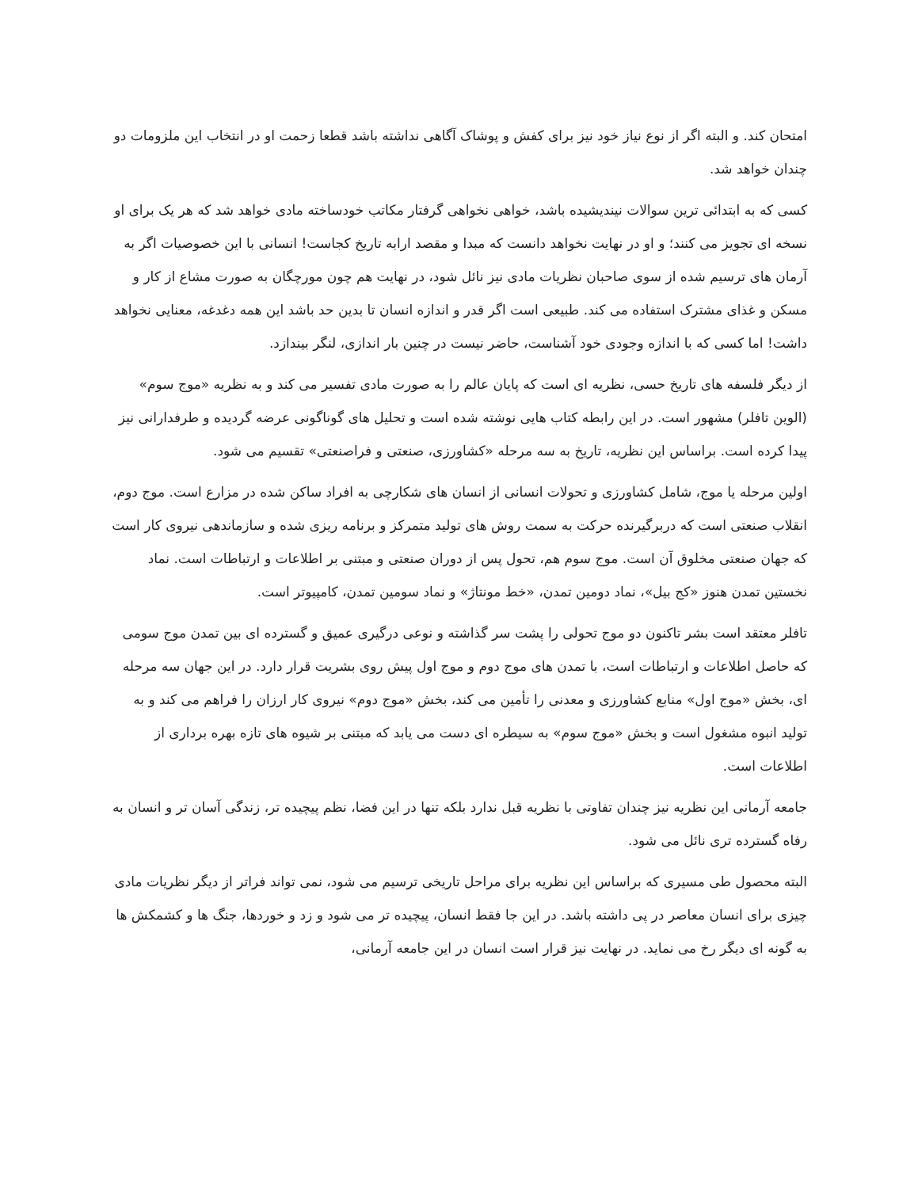امتحان کند. و البته اگر از نوع نیاز خود نیز برای کفش و پوشاک آگاهی نداشته باشد قطعا زحمت او در انتخاب این ملزومات دو چندان خواهد شد.
کسی که به ابتدائی ترین سوالات نیندیشیده باشد، خواهی نخواهی گرفتار مکاتب خودساخته مادی خواهد شد که هر یک برای او نسخه ای تجویز می کنند؛ و او در نهایت نخواهد دانست که مبدا و مقصد ارابه تاریخ کجاست! انسانی با این خصوصیات اگر به آرمان های ترسیم شده از سوی صاحبان نظریات مادی نیز نائل شود، در نهایت هم چون مورچگان به صورت مشاع از کار و مسکن و غذای مشترک استفاده می کند. طبیعی است اگر قدر و اندازه انسان تا بدین حد باشد این همه دغدغه، معنایی نخواهد داشت! اما کسی که با اندازه وجودی خود آشناست، حاضر نیست در چنین بار اندازی، لنگر بیندازد.
از دیگر فلسفه های تاریخ حسی، نظریه ای است که پایان عالم را به صورت مادی تفسیر می کند و به نظریه «موج سوم» (الوین تافلر) مشهور است. در این رابطه کتاب هایی نوشته شده است و تحلیل های گوناگونی عرضه گردیده و طرفدارانی نیز پیدا کرده است. براساس این نظریه، تاریخ به سه مرحله «کشاورزی، صنعتی و فراصنعتی» تقسیم می شود.
اولین مرحله یا موج، شامل کشاورزی و تحولات انسانی از انسان های شکارچی به افراد ساکن شده در مزارع است. موج دوم، انقلاب صنعتی است که دربرگیرنده حرکت به سمت روش های تولید متمرکز و برنامه ریزی شده و سازماندهی نیروی کار است که جهان صنعتی مخلوق آن است. موج سوم هم، تحول پس از دوران صنعتی و مبتنی بر اطلاعات و ارتباطات است. نماد نخستین تمدن هنوز «کج بیل»، نماد دومین تمدن، «خط مونتاژ» و نماد سومین تمدن، کامپیوتر است.
تافلر معتقد است بشر تاکنون دو موج تحولی را پشت سر گذاشته و نوعی درگیری عمیق و گسترده ای بین تمدن موج سومی که حاصل اطلاعات و ارتباطات است، با تمدن های موج دوم و موج اول پیش روی بشریت قرار دارد. در این جهان سه مرحله ای، بخش «موج اول» منابع کشاورزی و معدنی را تأمین می کند، بخش «موج دوم» نیروی کار ارزان را فراهم می کند و به تولید انبوه مشغول است و بخش «موج سوم» به سیطره ای دست می یابد که مبتنی بر شیوه های تازه بهره برداری از اطلاعات است.
جامعه آرمانی این نظریه نیز چندان تفاوتی با نظریه قبل ندارد بلکه تنها در این فضا، نظم پیچیده تر، زندگی آسان تر و انسان به رفاه گسترده تری نائل می شود.
البته محصول طی مسیری که براساس این نظریه برای مراحل تاریخی ترسیم می شود، نمی تواند فراتر از دیگر نظریات مادی چیزی برای انسان معاصر در پی داشته باشد. در این جا فقط انسان، پیچیده تر می شود و زد و خوردها، جنگ ها و کشمکش ها به گونه ای دیگر رخ می نماید. در نهایت نیز قرار است انسان در این جامعه آرمانی،